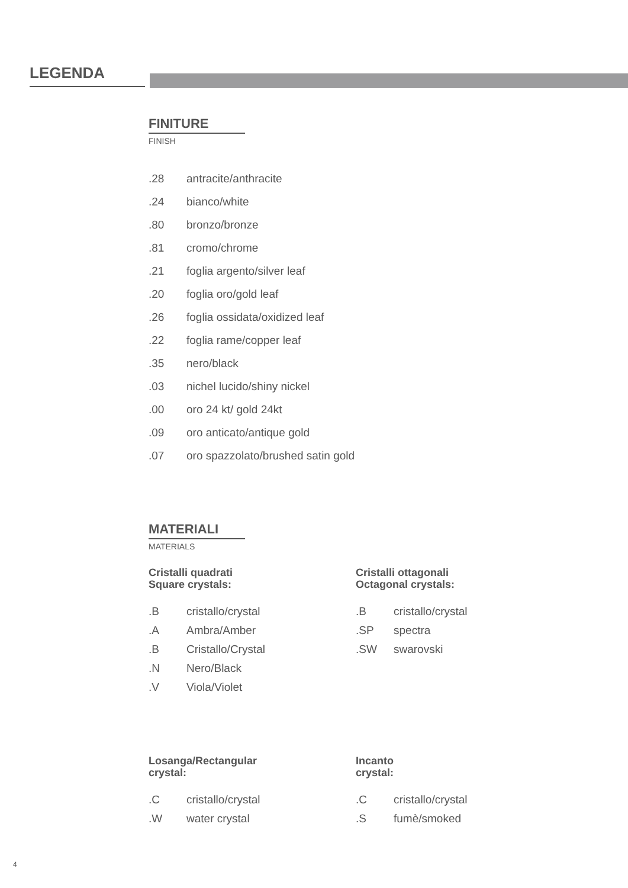LEGENDA
FINITURE
FINISH
| .28 | antracite/anthracite |
| .24 | bianco/white |
| .80 | bronzo/bronze |
| .81 | cromo/chrome |
| .21 | foglia argento/silver leaf |
| .20 | foglia oro/gold leaf |
| .26 | foglia ossidata/oxidized leaf |
| .22 | foglia rame/copper leaf |
| .35 | nero/black |
| .03 | nichel lucido/shiny nickel |
| .00 | oro 24 kt/ gold 24kt |
| .09 | oro anticato/antique gold |
| .07 | oro spazzolato/brushed satin gold |
MATERIALI
MATERIALS
Cristalli quadrati
Square crystals:
| .B | cristallo/crystal |
| .A | Ambra/Amber |
| .B | Cristallo/Crystal |
| .N | Nero/Black |
| .V | Viola/Violet |
Cristalli ottagonali
Octagonal crystals:
| .B | cristallo/crystal |
| .SP | spectra |
| .SW | swarovski |
Losanga/Rectangular
crystal:
| .C | cristallo/crystal |
| .W | water crystal |
Incanto
crystal:
| .C | cristallo/crystal |
| .S | fumè/smoked |
4